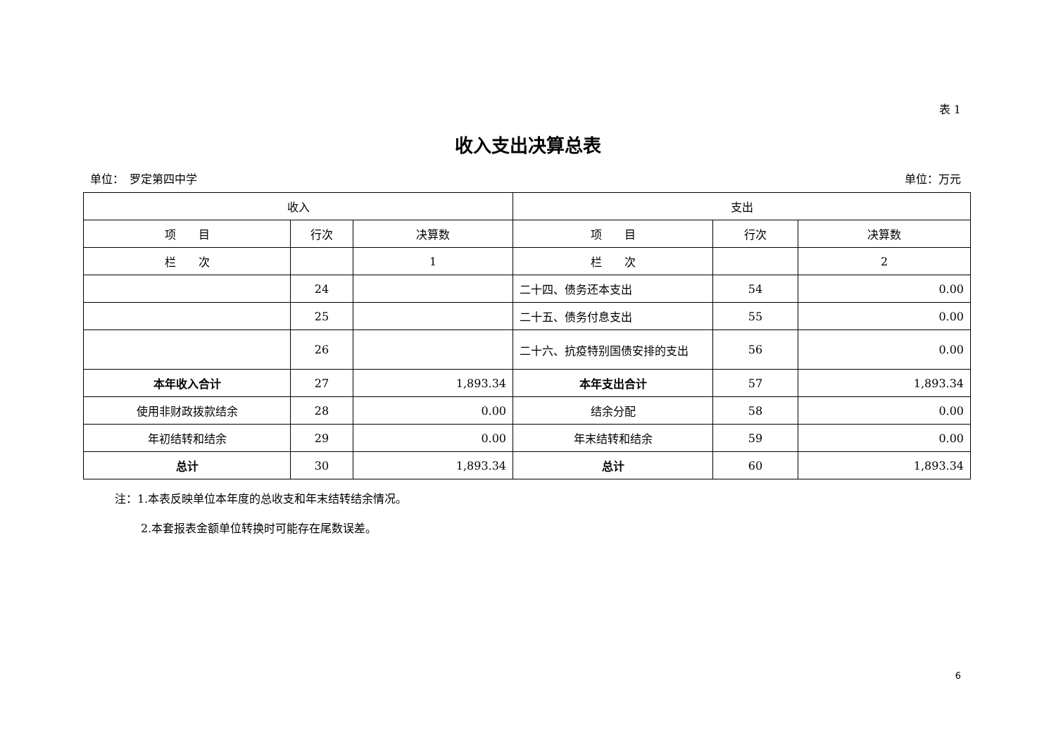表 1
收入支出决算总表
单位：　罗定第四中学 单位：万元
| 收入 | | | 支出 | | |
| --- | --- | --- | --- | --- | --- |
| 项 目 | 行次 | 决算数 | 项 目 | 行次 | 决算数 |
| 栏 次 | | 1 | 栏 次 | | 2 |
| | 24 | | 二十四、债务还本支出 | 54 | 0.00 |
| | 25 | | 二十五、债务付息支出 | 55 | 0.00 |
| | 26 | | 二十六、抗疫特别国债安排的支出 | 56 | 0.00 |
| 本年收入合计 | 27 | 1,893.34 | 本年支出合计 | 57 | 1,893.34 |
| 使用非财政拨款结余 | 28 | 0.00 | 结余分配 | 58 | 0.00 |
| 年初结转和结余 | 29 | 0.00 | 年末结转和结余 | 59 | 0.00 |
| 总计 | 30 | 1,893.34 | 总计 | 60 | 1,893.34 |
注：1.本表反映单位本年度的总收支和年末结转结余情况。
2.本套报表金额单位转换时可能存在尾数误差。
6